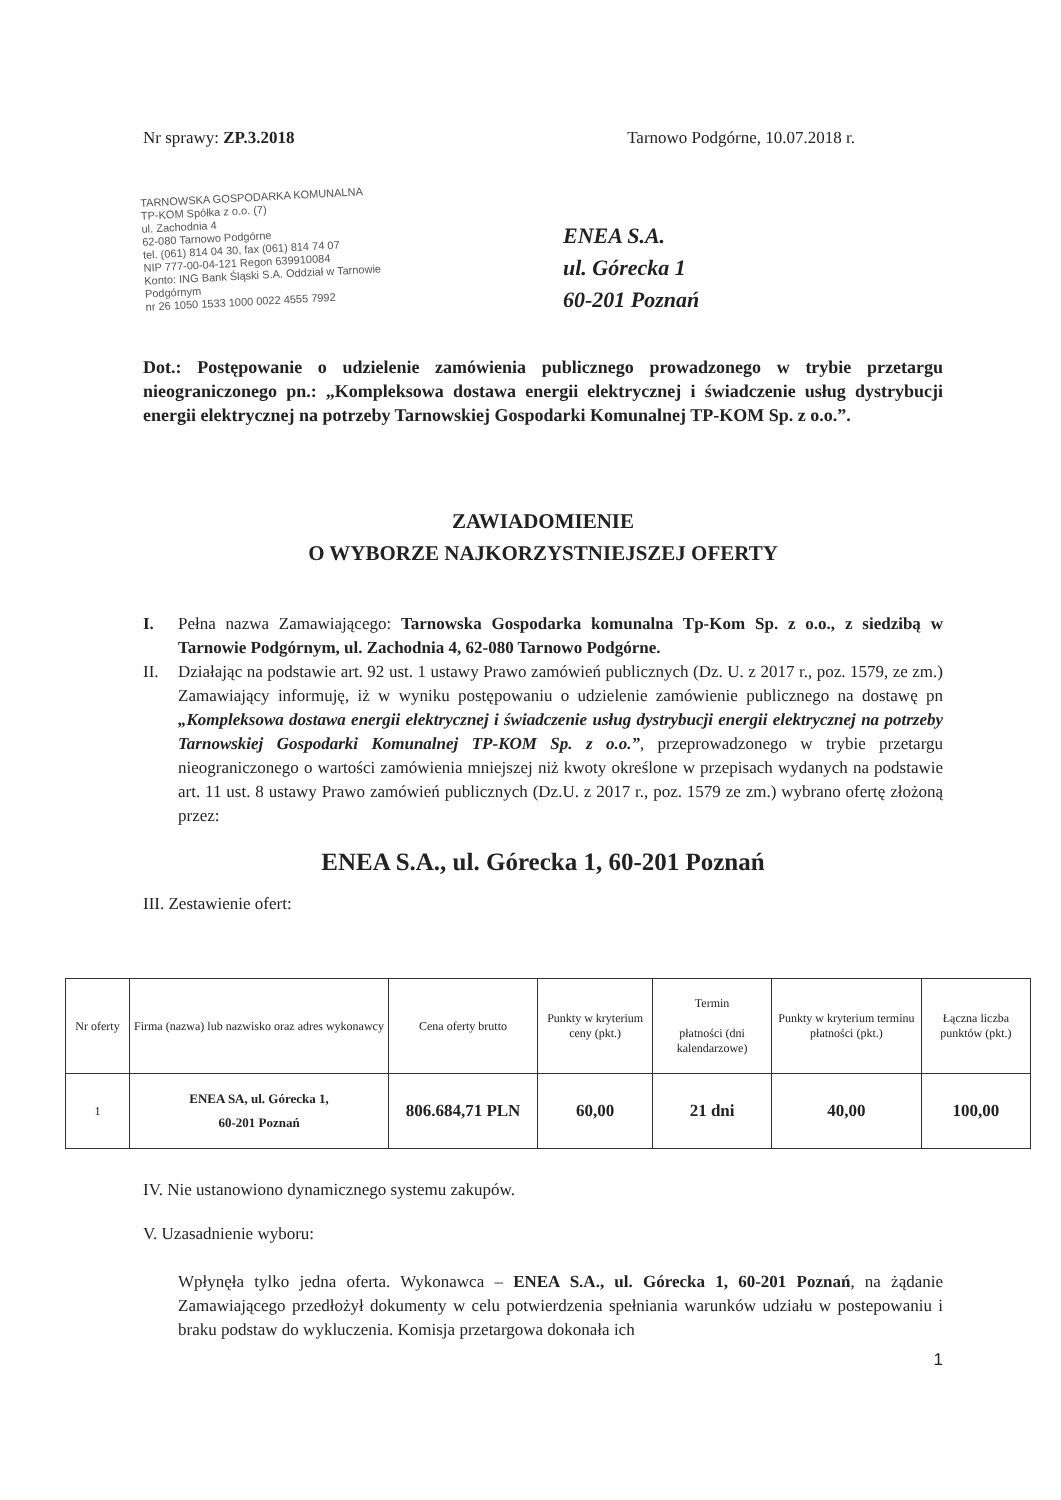Nr sprawy: ZP.3.2018 Tarnowo Podgórne, 10.07.2018 r.
TARNOWSKA GOSPODARKA KOMUNALNA
TP-KOM Spółka z o.o. (7)
ul. Zachodnia 4
62-080 Tarnowo Podgórne
tel. (061) 814 04 30, fax (061) 814 74 07
NIP 777-00-04-121 Regon 639910084
Konto: ING Bank Śląski S.A. Oddział w Tarnowie Podgórnym
nr 26 1050 1533 1000 0022 4555 7992
ENEA S.A.
ul. Górecka 1
60-201 Poznań
Dot.: Postępowanie o udzielenie zamówienia publicznego prowadzonego w trybie przetargu nieograniczonego pn.: „Kompleksowa dostawa energii elektrycznej i świadczenie usług dystrybucji energii elektrycznej na potrzeby Tarnowskiej Gospodarki Komunalnej TP-KOM Sp. z o.o.”.
ZAWIADOMIENIE
O WYBORZE NAJKORZYSTNIEJSZEJ OFERTY
I. Pełna nazwa Zamawiającego: Tarnowska Gospodarka komunalna Tp-Kom Sp. z o.o., z siedzibą w Tarnowie Podgórnym, ul. Zachodnia 4, 62-080 Tarnowo Podgórne.
II. Działając na podstawie art. 92 ust. 1 ustawy Prawo zamówień publicznych (Dz. U. z 2017 r., poz. 1579, ze zm.) Zamawiający informuję, iż w wyniku postępowaniu o udzielenie zamówienie publicznego na dostawę pn „Kompleksowa dostawa energii elektrycznej i świadczenie usług dystrybucji energii elektrycznej na potrzeby Tarnowskiej Gospodarki Komunalnej TP-KOM Sp. z o.o.”, przeprowadzonego w trybie przetargu nieograniczonego o wartości zamówienia mniejszej niż kwoty określone w przepisach wydanych na podstawie art. 11 ust. 8 ustawy Prawo zamówień publicznych (Dz.U. z 2017 r., poz. 1579 ze zm.) wybrano ofertę złożoną przez:
ENEA S.A., ul. Górecka 1, 60-201 Poznań
III. Zestawienie ofert:
| Nr oferty | Firma (nazwa) lub nazwisko oraz adres wykonawcy | Cena oferty brutto | Punkty w kryterium ceny (pkt.) | Termin płatności (dni kalendarzowe) | Punkty w kryterium terminu płatności (pkt.) | Łączna liczba punktów (pkt.) |
| --- | --- | --- | --- | --- | --- | --- |
| 1 | ENEA SA, ul. Górecka 1, 60-201 Poznań | 806.684,71 PLN | 60,00 | 21 dni | 40,00 | 100,00 |
IV. Nie ustanowiono dynamicznego systemu zakupów.
V. Uzasadnienie wyboru:
Wpłynęła tylko jedna oferta. Wykonawca – ENEA S.A., ul. Górecka 1, 60-201 Poznań, na żądanie Zamawiającego przedłożył dokumenty w celu potwierdzenia spełniania warunków udziału w postepowaniu i braku podstaw do wykluczenia. Komisja przetargowa dokonała ich
1